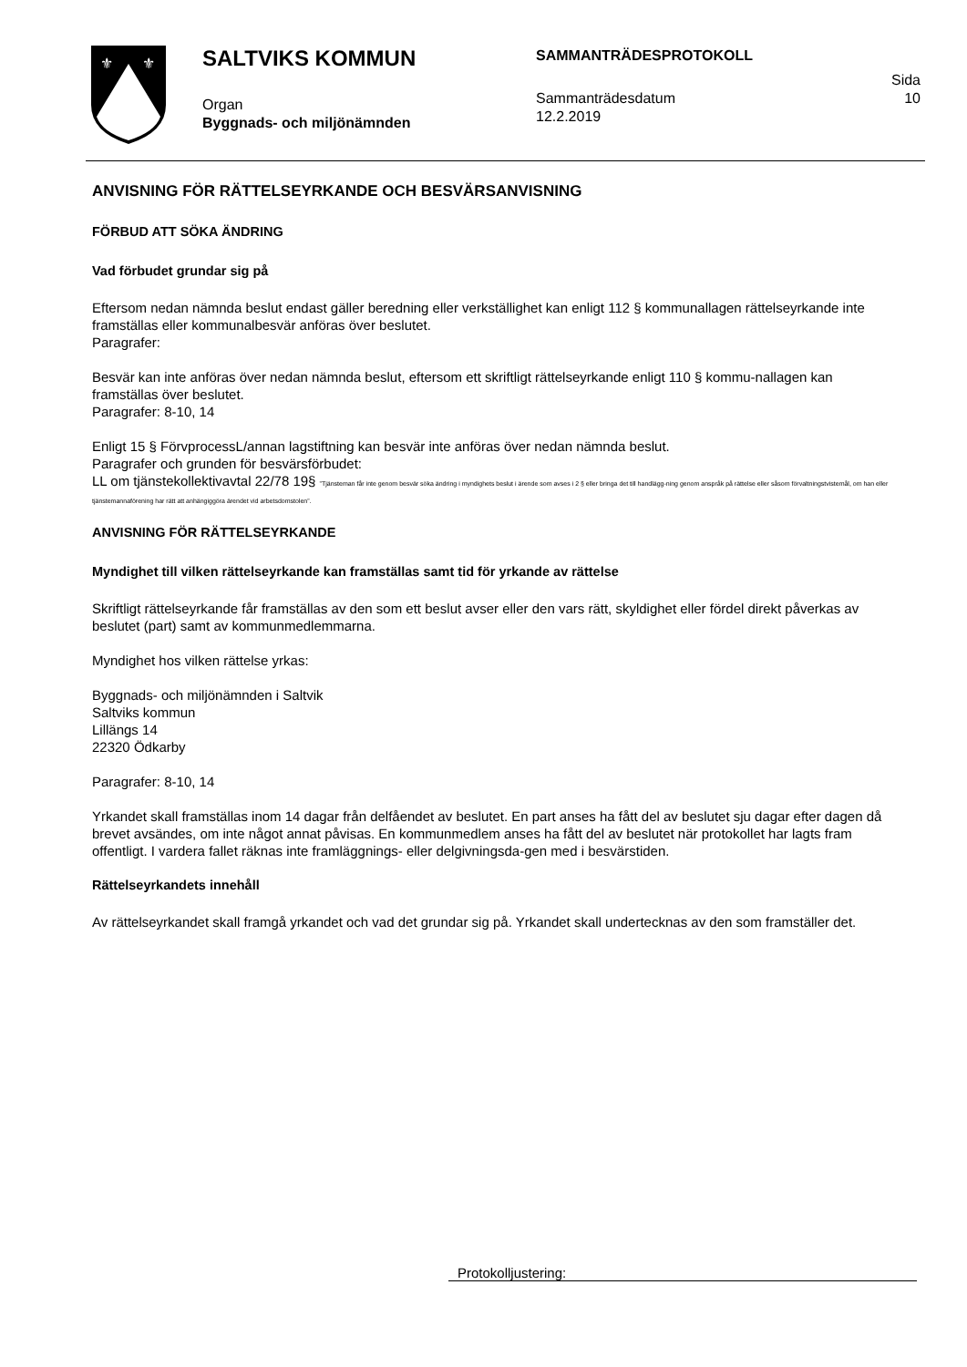⚜
⚜
SALTVIKS KOMMUN
Organ
Byggnads- och miljönämnden
SAMMANTRÄDESPROTOKOLL
Sammanträdesdatum
12.2.2019
Sida
10
ANVISNING FÖR RÄTTELSEYRKANDE OCH BESVÄRSANVISNING
FÖRBUD ATT SÖKA ÄNDRING
Vad förbudet grundar sig på
Eftersom nedan nämnda beslut endast gäller beredning eller verkställighet kan enligt 112 § kommunallagen rättelseyrkande inte framställas eller kommunalbesvär anföras över beslutet.
Paragrafer:
Besvär kan inte anföras över nedan nämnda beslut, eftersom ett skriftligt rättelseyrkande enligt 110 § kommu-nallagen kan framställas över beslutet.
Paragrafer: 8-10, 14
Enligt 15 § FörvprocessL/annan lagstiftning kan besvär inte anföras över nedan nämnda beslut.
Paragrafer och grunden för besvärsförbudet:
LL om tjänstekollektivavtal 22/78 19§ ”Tjänsteman får inte genom besvär söka ändring i myndighets beslut i ärende som avses i 2 § eller bringa det till handlägg-ning genom anspråk på rättelse eller såsom förvaltningstvistemål, om han eller tjänstemannaförening har rätt att anhängiggöra ärendet vid arbetsdomstolen”.
ANVISNING FÖR RÄTTELSEYRKANDE
Myndighet till vilken rättelseyrkande kan framställas samt tid för yrkande av rättelse
Skriftligt rättelseyrkande får framställas av den som ett beslut avser eller den vars rätt, skyldighet eller fördel direkt påverkas av beslutet (part) samt av kommunmedlemmarna.
Myndighet hos vilken rättelse yrkas:
Byggnads- och miljönämnden i Saltvik
Saltviks kommun
Lillängs 14
22320 Ödkarby
Paragrafer: 8-10, 14
Yrkandet skall framställas inom 14 dagar från delfåendet av beslutet. En part anses ha fått del av beslutet sju dagar efter dagen då brevet avsändes, om inte något annat påvisas. En kommunmedlem anses ha fått del av beslutet när protokollet har lagts fram offentligt. I vardera fallet räknas inte framläggnings- eller delgivningsda-gen med i besvärstiden.
Rättelseyrkandets innehåll
Av rättelseyrkandet skall framgå yrkandet och vad det grundar sig på. Yrkandet skall undertecknas av den som framställer det.
Protokolljustering: